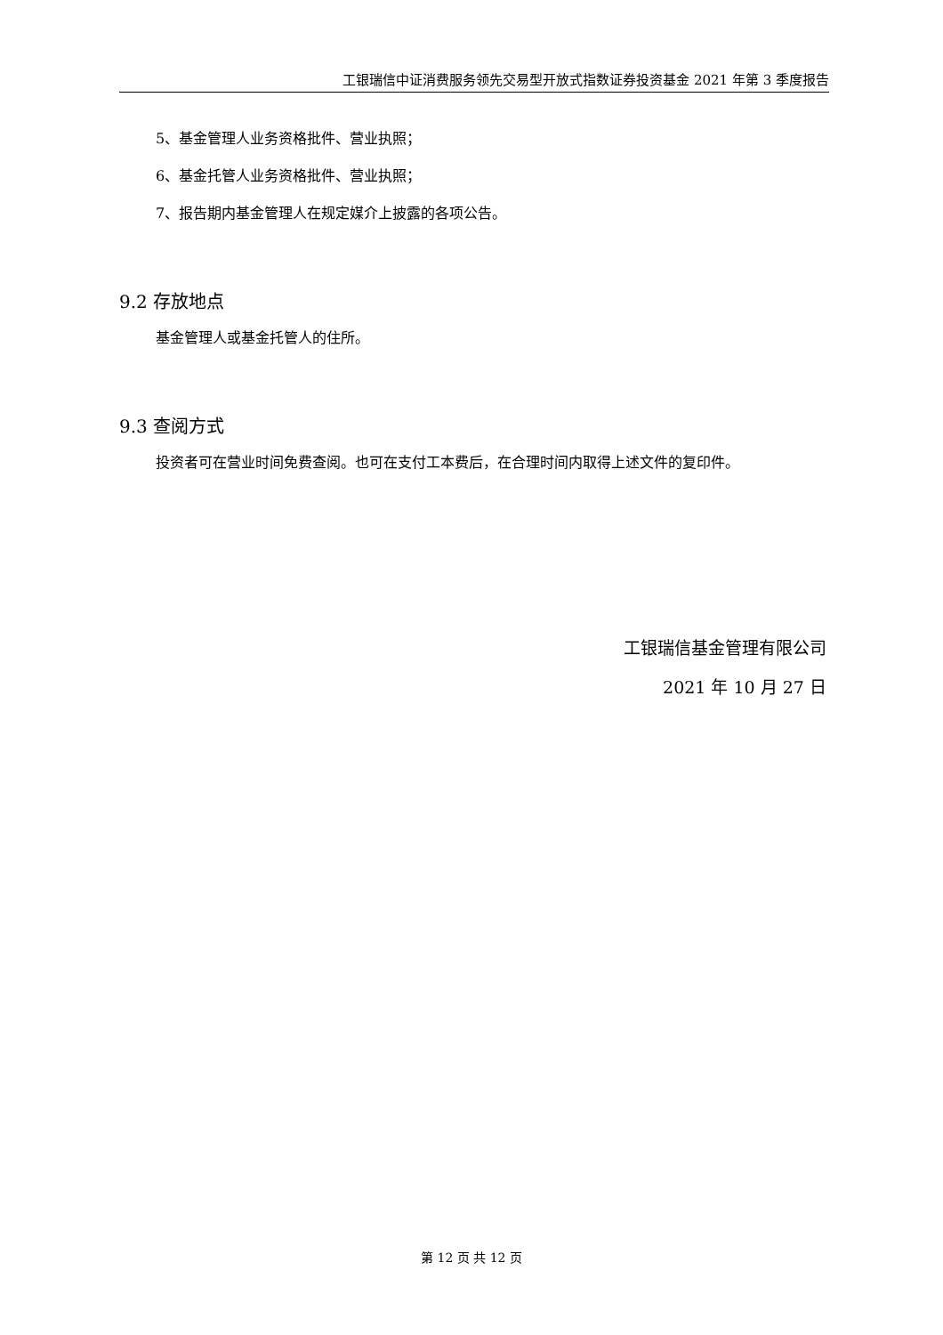工银瑞信中证消费服务领先交易型开放式指数证券投资基金 2021 年第 3 季度报告
5、基金管理人业务资格批件、营业执照；
6、基金托管人业务资格批件、营业执照；
7、报告期内基金管理人在规定媒介上披露的各项公告。
9.2 存放地点
基金管理人或基金托管人的住所。
9.3 查阅方式
投资者可在营业时间免费查阅。也可在支付工本费后，在合理时间内取得上述文件的复印件。
工银瑞信基金管理有限公司
2021 年 10 月 27 日
第 12 页 共 12 页